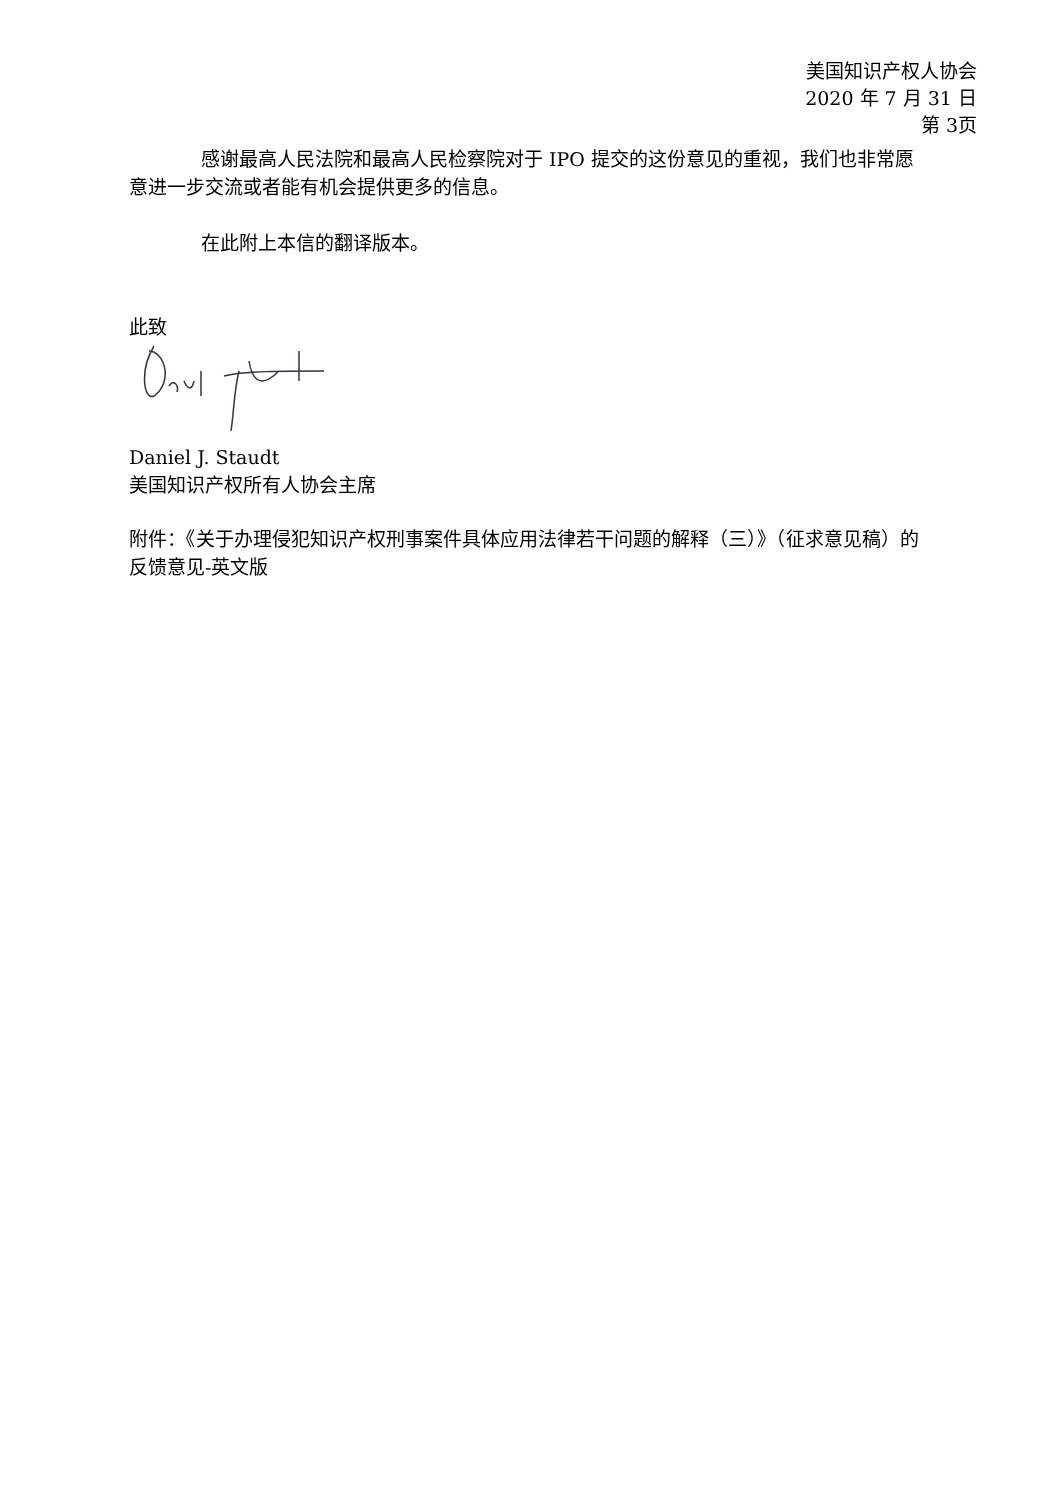美国知识产权人协会
2020 年 7 月 31 日
第 3页
感谢最高人民法院和最高人民检察院对于 IPO 提交的这份意见的重视，我们也非常愿意进一步交流或者能有机会提供更多的信息。
在此附上本信的翻译版本。
此致
Daniel J. Staudt
美国知识产权所有人协会主席
附件：《关于办理侵犯知识产权刑事案件具体应用法律若干问题的解释（三）》（征求意见稿）的反馈意见-英文版